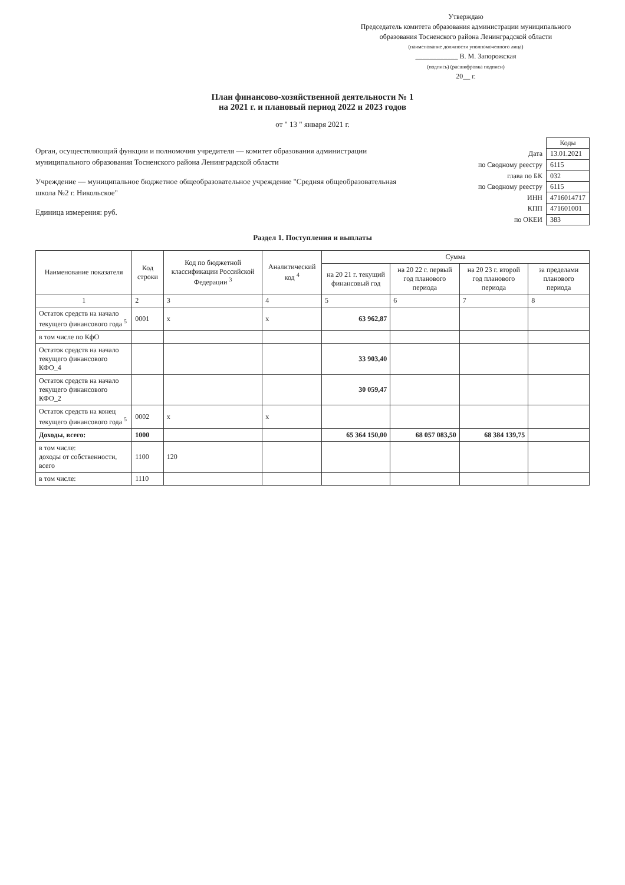Утверждаю
Председатель комитета образования администрации муниципального образования Тосненского района Ленинградской области
(наименование должности уполномоченного лица)
____________ В. М. Запорожская
(подпись) (расшифровка подписи)
20__ г.
План финансово-хозяйственной деятельности № 1
на 2021 г. и плановый период 2022 и 2023 годов
от " 13 " января 2021 г.
Орган, осуществляющий функции и полномочия учредителя — комитет образования администрации муниципального образования Тосненского района Ленинградской области
Учреждение — муниципальное бюджетное общеобразовательное учреждение "Средняя общеобразовательная школа №2 г. Никольское"
Единица измерения: руб.
| | Коды |
| Дата | 13.01.2021 |
| по Сводному реестру | 6115 |
| глава по БК | 032 |
| по Сводному реестру | 6115 |
| ИНН | 4716014717 |
| КПП | 471601001 |
| по ОКЕИ | 383 |
Раздел 1. Поступления и выплаты
| Наименование показателя | Код строки | Код по бюджетной классификации Российской Федерации <sup>3</sup> | Аналитический код <sup>4</sup> | Сумма | | | |
| --- | --- | --- | --- | --- | --- | --- | --- |
| | | | | на 20 21 г. текущий финансовый год | на 20 22 г. первый год планового периода | на 20 23 г. второй год планового периода | за пределами планового периода |
| 1 | 2 | 3 | 4 | 5 | 6 | 7 | 8 |
| Остаток средств на начало текущего финансового года <sup>5</sup> | 0001 | x | x | 63 962,87 | | | |
| в том числе по КфО | | | | | | | |
| Остаток средств на начало текущего финансового КФО_4 | | | | 33 903,40 | | | |
| Остаток средств на начало текущего финансового КФО_2 | | | | 30 059,47 | | | |
| Остаток средств на конец текущего финансового года <sup>5</sup> | 0002 | x | x | | | | |
| Доходы, всего: | 1000 | | | 65 364 150,00 | 68 057 083,50 | 68 384 139,75 | |
| в том числе: доходы от собственности, всего | 1100 | 120 | | | | | |
| в том числе: | 1110 | | | | | | |